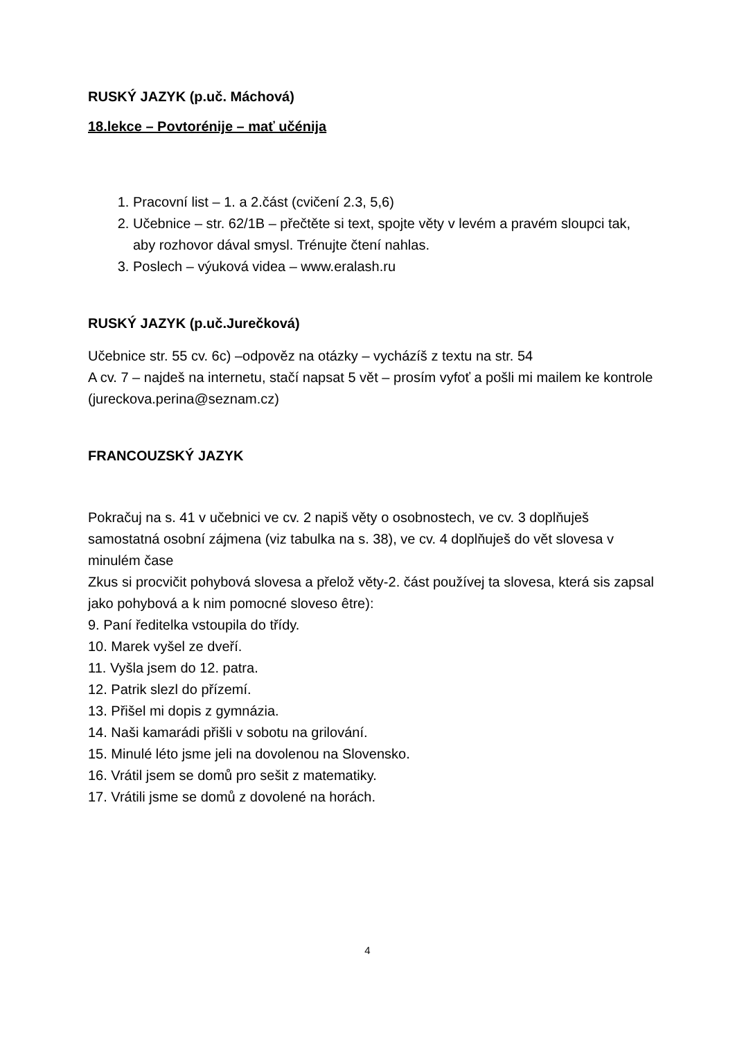RUSKÝ JAZYK (p.uč. Máchová)
18.lekce – Povtorénije – mať učénija
1. Pracovní list – 1. a 2.část (cvičení 2.3, 5,6)
2. Učebnice – str. 62/1B – přečtěte si text, spojte věty v levém a pravém sloupci tak, aby rozhovor dával smysl. Trénujte čtení nahlas.
3. Poslech – výuková videa – www.eralash.ru
RUSKÝ JAZYK (p.uč.Jurečková)
Učebnice str. 55 cv. 6c) –odpověz na otázky – vycházíš z textu na str. 54
A cv. 7 – najdeš na internetu, stačí napsat 5 vět – prosím vyfoť a pošli mi mailem ke kontrole (jureckova.perina@seznam.cz)
FRANCOUZSKÝ JAZYK
Pokračuj na s. 41 v učebnici ve cv. 2 napiš věty o osobnostech, ve cv. 3 doplňuješ samostatná osobní zájmena (viz tabulka na s. 38), ve cv. 4 doplňuješ do vět slovesa v minulém čase
Zkus si procvičit pohybová slovesa a přelož věty-2. část používej ta slovesa, která sis zapsal jako pohybová a k nim pomocné sloveso être):
9. Paní ředitelka vstoupila do třídy.
10. Marek vyšel ze dveří.
11. Vyšla jsem do 12. patra.
12. Patrik slezl do přízemí.
13. Přišel mi dopis z gymnázia.
14. Naši kamarádi přišli v sobotu na grilování.
15. Minulé léto jsme jeli na dovolenou na Slovensko.
16. Vrátil jsem se domů pro sešit z matematiky.
17. Vrátili jsme se domů z dovolené na horách.
4